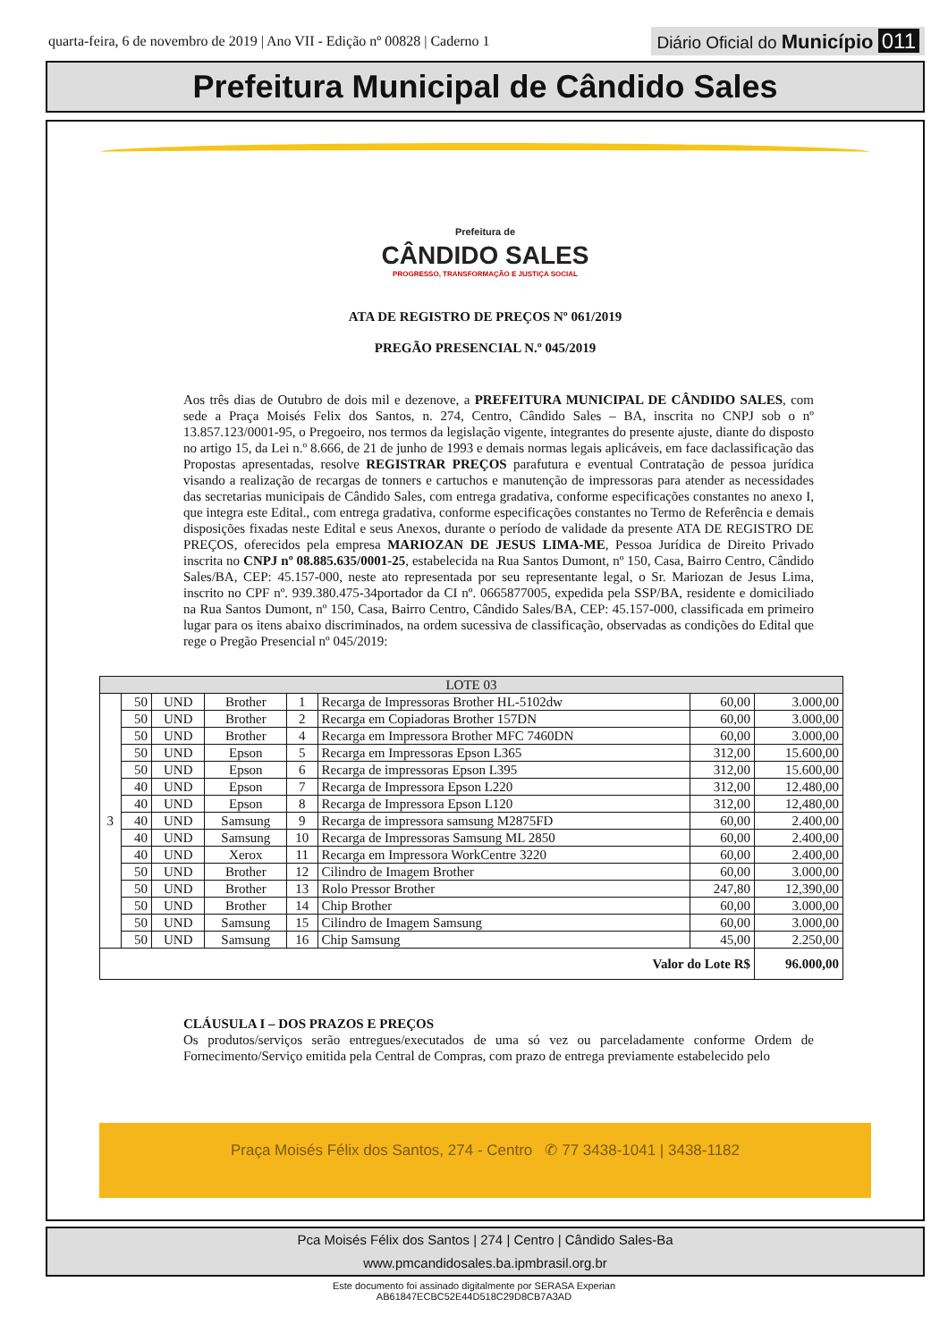quarta-feira, 6 de novembro de 2019 | Ano VII - Edição nº 00828 | Caderno 1 Diário Oficial do Município 011
Prefeitura Municipal de Cândido Sales
Prefeitura de
CÂNDIDO SALES
PROGRESSO, TRANSFORMAÇÃO E JUSTIÇA SOCIAL
ATA DE REGISTRO DE PREÇOS Nº 061/2019
PREGÃO PRESENCIAL N.º 045/2019
Aos três dias de Outubro de dois mil e dezenove, a PREFEITURA MUNICIPAL DE CÂNDIDO SALES, com sede a Praça Moisés Felix dos Santos, n. 274, Centro, Cândido Sales – BA, inscrita no CNPJ sob o nº 13.857.123/0001-95, o Pregoeiro, nos termos da legislação vigente, integrantes do presente ajuste, diante do disposto no artigo 15, da Lei n.º 8.666, de 21 de junho de 1993 e demais normas legais aplicáveis, em face daclassificação das Propostas apresentadas, resolve REGISTRAR PREÇOS parafutura e eventual Contratação de pessoa jurídica visando a realização de recargas de tonners e cartuchos e manutenção de impressoras para atender as necessidades das secretarias municipais de Cândido Sales, com entrega gradativa, conforme especificações constantes no anexo I, que integra este Edital., com entrega gradativa, conforme especificações constantes no Termo de Referência e demais disposições fixadas neste Edital e seus Anexos, durante o período de validade da presente ATA DE REGISTRO DE PREÇOS, oferecidos pela empresa MARIOZAN DE JESUS LIMA-ME, Pessoa Jurídica de Direito Privado inscrita no CNPJ nº 08.885.635/0001-25, estabelecida na Rua Santos Dumont, nº 150, Casa, Bairro Centro, Cândido Sales/BA, CEP: 45.157-000, neste ato representada por seu representante legal, o Sr. Mariozan de Jesus Lima, inscrito no CPF nº. 939.380.475-34portador da CI nº. 0665877005, expedida pela SSP/BA, residente e domiciliado na Rua Santos Dumont, nº 150, Casa, Bairro Centro, Cândido Sales/BA, CEP: 45.157-000, classificada em primeiro lugar para os itens abaixo discriminados, na ordem sucessiva de classificação, observadas as condições do Edital que rege o Pregão Presencial nº 045/2019:
| LOTE 03 | | | | | | | |
| --- | --- | --- | --- | --- | --- | --- | --- |
| 3 | 50 | UND | Brother | 1 | Recarga de Impressoras Brother HL-5102dw | 60,00 | 3.000,00 |
| | 50 | UND | Brother | 2 | Recarga em Copiadoras Brother 157DN | 60,00 | 3.000,00 |
| | 50 | UND | Brother | 4 | Recarga em Impressora Brother MFC 7460DN | 60,00 | 3.000,00 |
| | 50 | UND | Epson | 5 | Recarga em Impressoras Epson L365 | 312,00 | 15.600,00 |
| | 50 | UND | Epson | 6 | Recarga de impressoras Epson L395 | 312,00 | 15.600,00 |
| | 40 | UND | Epson | 7 | Recarga de Impressora Epson L220 | 312,00 | 12.480,00 |
| | 40 | UND | Epson | 8 | Recarga de Impressora Epson L120 | 312,00 | 12,480,00 |
| | 40 | UND | Samsung | 9 | Recarga de impressora samsung M2875FD | 60,00 | 2.400,00 |
| | 40 | UND | Samsung | 10 | Recarga de Impressoras Samsung ML 2850 | 60,00 | 2.400,00 |
| | 40 | UND | Xerox | 11 | Recarga em Impressora WorkCentre 3220 | 60,00 | 2.400,00 |
| | 50 | UND | Brother | 12 | Cilindro de Imagem Brother | 60,00 | 3.000,00 |
| | 50 | UND | Brother | 13 | Rolo Pressor Brother | 247,80 | 12,390,00 |
| | 50 | UND | Brother | 14 | Chip Brother | 60,00 | 3.000,00 |
| | 50 | UND | Samsung | 15 | Cilindro de Imagem Samsung | 60,00 | 3.000,00 |
| | 50 | UND | Samsung | 16 | Chip Samsung | 45,00 | 2.250,00 |
| Valor do Lote R$ | | | | | | | 96.000,00 |
CLÁUSULA I – DOS PRAZOS E PREÇOS
Os produtos/serviços serão entregues/executados de uma só vez ou parceladamente conforme Ordem de Fornecimento/Serviço emitida pela Central de Compras, com prazo de entrega previamente estabelecido pelo
Praça Moisés Félix dos Santos, 274 - Centro ✆ 77 3438-1041 | 3438-1182
Pca Moisés Félix dos Santos | 274 | Centro | Cândido Sales-Ba
www.pmcandidosales.ba.ipmbrasil.org.br
Este documento foi assinado digitalmente por SERASA Experian
AB61847ECBC52E44D518C29D8CB7A3AD